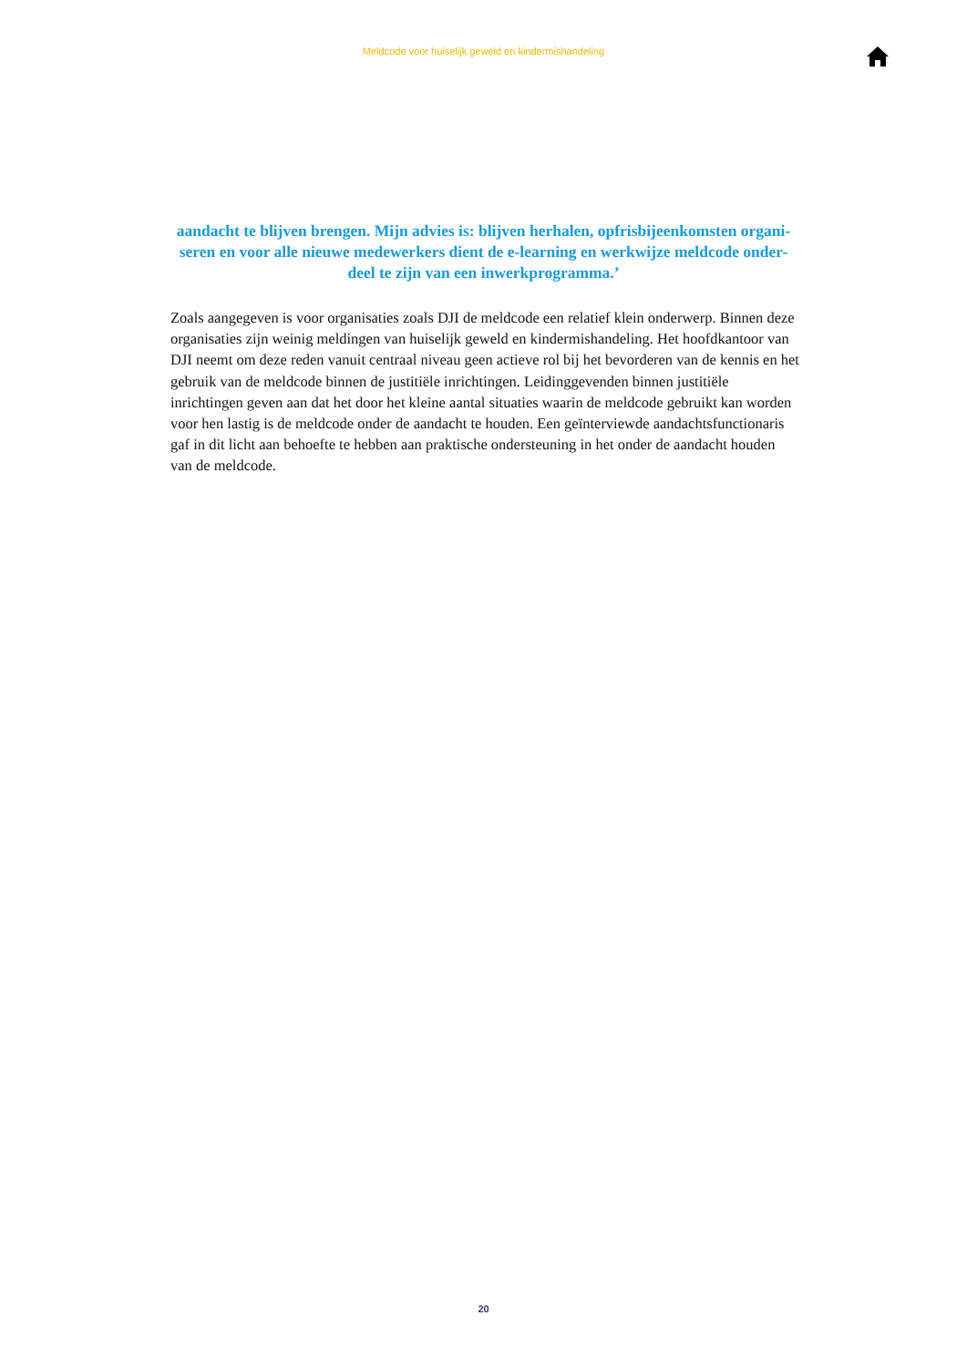Meldcode voor huiselijk geweld en kindermishandeling
aandacht te blijven brengen. Mijn advies is: blijven herhalen, opfrisbijeenkomsten organi-seren en voor alle nieuwe medewerkers dient de e-learning en werkwijze meldcode onder-deel te zijn van een inwerkprogramma.’
Zoals aangegeven is voor organisaties zoals DJI de meldcode een relatief klein onderwerp. Binnen deze organisaties zijn weinig meldingen van huiselijk geweld en kindermishandeling. Het hoofdkantoor van DJI neemt om deze reden vanuit centraal niveau geen actieve rol bij het bevorderen van de kennis en het gebruik van de meldcode binnen de justitiële inrichtingen. Leidinggevenden binnen justitiële inrichtingen geven aan dat het door het kleine aantal situaties waarin de meldcode gebruikt kan worden voor hen lastig is de meldcode onder de aandacht te houden. Een geïnterviewde aandachtsfunctionaris gaf in dit licht aan behoefte te hebben aan praktische ondersteuning in het onder de aandacht houden van de meldcode.
20